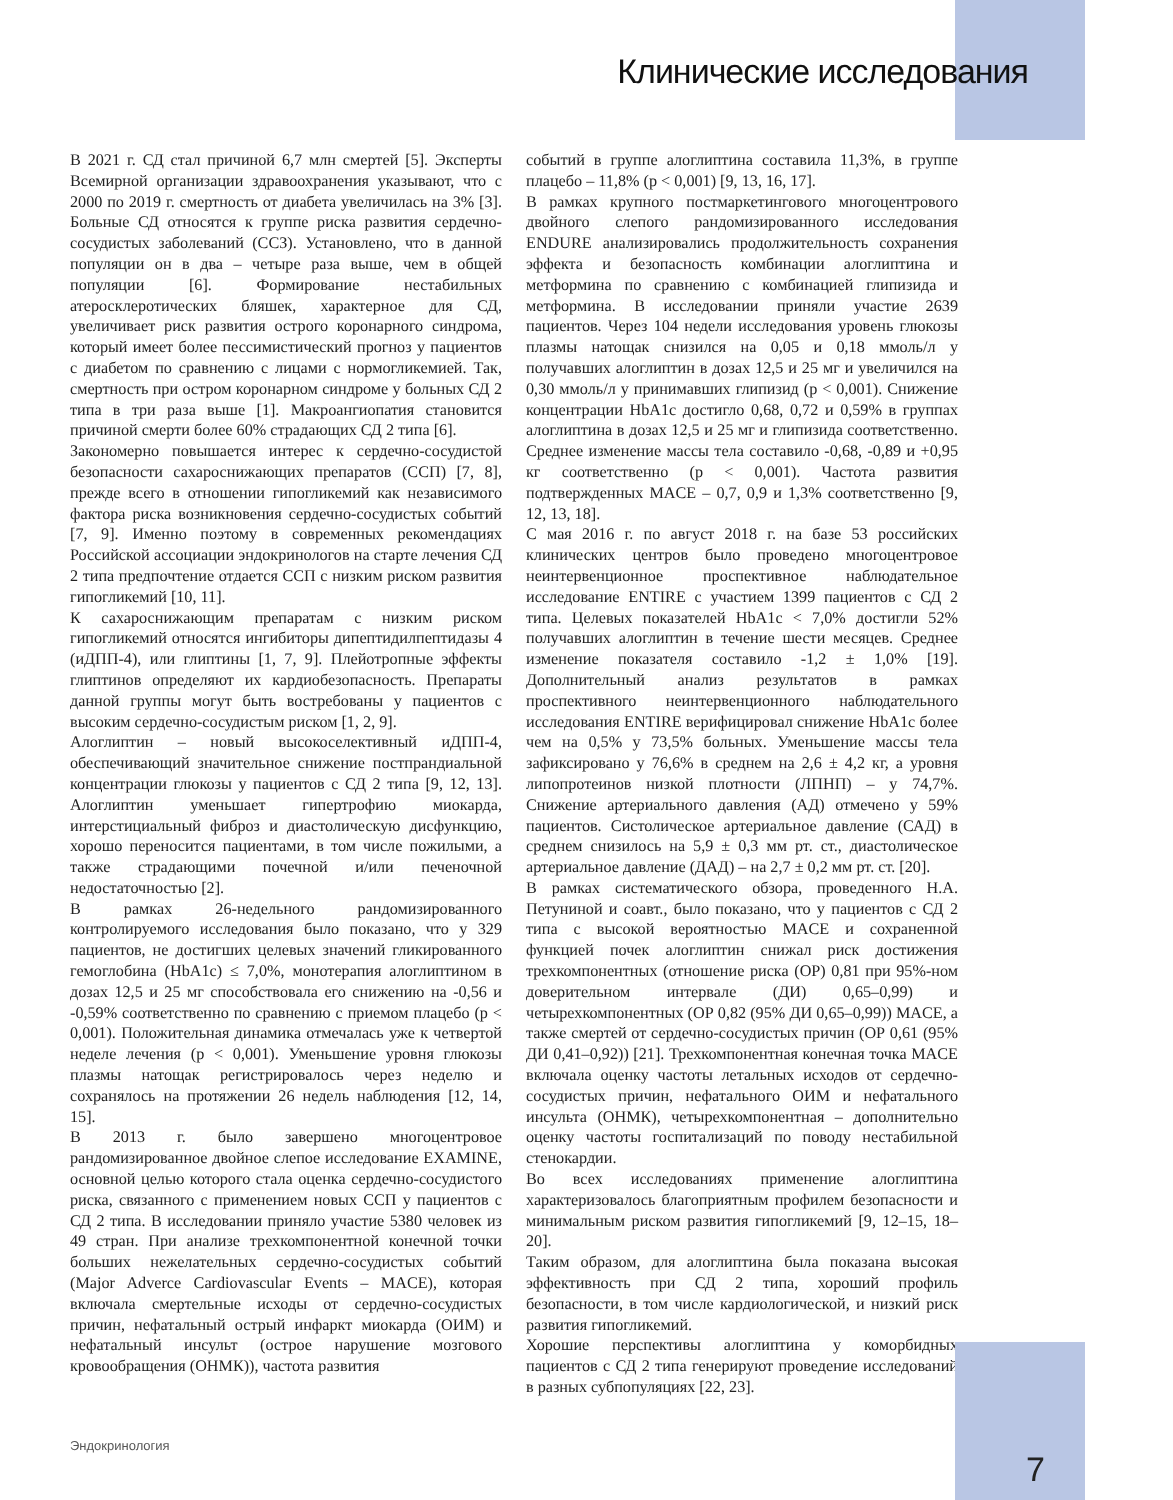Клинические исследования
В 2021 г. СД стал причиной 6,7 млн смертей [5]. Эксперты Всемирной организации здравоохранения указывают, что с 2000 по 2019 г. смертность от диабета увеличилась на 3% [3]. Больные СД относятся к группе риска развития сердечно-сосудистых заболеваний (ССЗ). Установлено, что в данной популяции он в два – четыре раза выше, чем в общей популяции [6]. Формирование нестабильных атеросклеротических бляшек, характерное для СД, увеличивает риск развития острого коронарного синдрома, который имеет более пессимистический прогноз у пациентов с диабетом по сравнению с лицами с нормогликемией. Так, смертность при остром коронарном синдроме у больных СД 2 типа в три раза выше [1]. Макроангиопатия становится причиной смерти более 60% страдающих СД 2 типа [6].
Закономерно повышается интерес к сердечно-сосудистой безопасности сахароснижающих препаратов (ССП) [7, 8], прежде всего в отношении гипогликемий как независимого фактора риска возникновения сердечно-сосудистых событий [7, 9]. Именно поэтому в современных рекомендациях Российской ассоциации эндокринологов на старте лечения СД 2 типа предпочтение отдается ССП с низким риском развития гипогликемий [10, 11].
К сахароснижающим препаратам с низким риском гипогликемий относятся ингибиторы дипептидилпептидазы 4 (иДПП-4), или глиптины [1, 7, 9]. Плейотропные эффекты глиптинов определяют их кардиобезопасность. Препараты данной группы могут быть востребованы у пациентов с высоким сердечно-сосудистым риском [1, 2, 9].
Алоглиптин – новый высокоселективный иДПП-4, обеспечивающий значительное снижение постпрандиальной концентрации глюкозы у пациентов с СД 2 типа [9, 12, 13]. Алоглиптин уменьшает гипертрофию миокарда, интерстициальный фиброз и диастолическую дисфункцию, хорошо переносится пациентами, в том числе пожилыми, а также страдающими почечной и/или печеночной недостаточностью [2].
В рамках 26-недельного рандомизированного контролируемого исследования было показано, что у 329 пациентов, не достигших целевых значений гликированного гемоглобина (HbA1c) ≤ 7,0%, монотерапия алоглиптином в дозах 12,5 и 25 мг способствовала его снижению на -0,56 и -0,59% соответственно по сравнению с приемом плацебо (p < 0,001). Положительная динамика отмечалась уже к четвертой неделе лечения (p < 0,001). Уменьшение уровня глюкозы плазмы натощак регистрировалось через неделю и сохранялось на протяжении 26 недель наблюдения [12, 14, 15].
В 2013 г. было завершено многоцентровое рандомизированное двойное слепое исследование EXAMINE, основной целью которого стала оценка сердечно-сосудистого риска, связанного с применением новых ССП у пациентов с СД 2 типа. В исследовании приняло участие 5380 человек из 49 стран. При анализе трехкомпонентной конечной точки больших нежелательных сердечно-сосудистых событий (Major Adverce Cardiovascular Events – MACE), которая включала смертельные исходы от сердечно-сосудистых причин, нефатальный острый инфаркт миокарда (ОИМ) и нефатальный инсульт (острое нарушение мозгового кровообращения (ОНМК)), частота развития
событий в группе алоглиптина составила 11,3%, в группе плацебо – 11,8% (p < 0,001) [9, 13, 16, 17].
В рамках крупного постмаркетингового многоцентрового двойного слепого рандомизированного исследования ENDURE анализировались продолжительность сохранения эффекта и безопасность комбинации алоглиптина и метформина по сравнению с комбинацией глипизида и метформина. В исследовании приняли участие 2639 пациентов. Через 104 недели исследования уровень глюкозы плазмы натощак снизился на 0,05 и 0,18 ммоль/л у получавших алоглиптин в дозах 12,5 и 25 мг и увеличился на 0,30 ммоль/л у принимавших глипизид (p < 0,001). Снижение концентрации HbA1c достигло 0,68, 0,72 и 0,59% в группах алоглиптина в дозах 12,5 и 25 мг и глипизида соответственно. Среднее изменение массы тела составило -0,68, -0,89 и +0,95 кг соответственно (p < 0,001). Частота развития подтвержденных MACE – 0,7, 0,9 и 1,3% соответственно [9, 12, 13, 18].
С мая 2016 г. по август 2018 г. на базе 53 российских клинических центров было проведено многоцентровое неинтервенционное проспективное наблюдательное исследование ENTIRE с участием 1399 пациентов с СД 2 типа. Целевых показателей HbA1c < 7,0% достигли 52% получавших алоглиптин в течение шести месяцев. Среднее изменение показателя составило -1,2 ± 1,0% [19]. Дополнительный анализ результатов в рамках проспективного неинтервенционного наблюдательного исследования ENTIRE верифицировал снижение HbA1c более чем на 0,5% у 73,5% больных. Уменьшение массы тела зафиксировано у 76,6% в среднем на 2,6 ± 4,2 кг, а уровня липопротеинов низкой плотности (ЛПНП) – у 74,7%. Снижение артериального давления (АД) отмечено у 59% пациентов. Систолическое артериальное давление (САД) в среднем снизилось на 5,9 ± 0,3 мм рт. ст., диастолическое артериальное давление (ДАД) – на 2,7 ± 0,2 мм рт. ст. [20].
В рамках систематического обзора, проведенного Н.А. Петуниной и соавт., было показано, что у пациентов с СД 2 типа с высокой вероятностью MACE и сохраненной функцией почек алоглиптин снижал риск достижения трехкомпонентных (отношение риска (ОР) 0,81 при 95%-ном доверительном интервале (ДИ) 0,65–0,99) и четырехкомпонентных (ОР 0,82 (95% ДИ 0,65–0,99)) MACE, а также смертей от сердечно-сосудистых причин (ОР 0,61 (95% ДИ 0,41–0,92)) [21]. Трехкомпонентная конечная точка MACE включала оценку частоты летальных исходов от сердечно-сосудистых причин, нефатального ОИМ и нефатального инсульта (ОНМК), четырехкомпонентная – дополнительно оценку частоты госпитализаций по поводу нестабильной стенокардии.
Во всех исследованиях применение алоглиптина характеризовалось благоприятным профилем безопасности и минимальным риском развития гипогликемий [9, 12–15, 18–20].
Таким образом, для алоглиптина была показана высокая эффективность при СД 2 типа, хороший профиль безопасности, в том числе кардиологической, и низкий риск развития гипогликемий.
Хорошие перспективы алоглиптина у коморбидных пациентов с СД 2 типа генерируют проведение исследований в разных субпопуляциях [22, 23].
Эндокринология
7